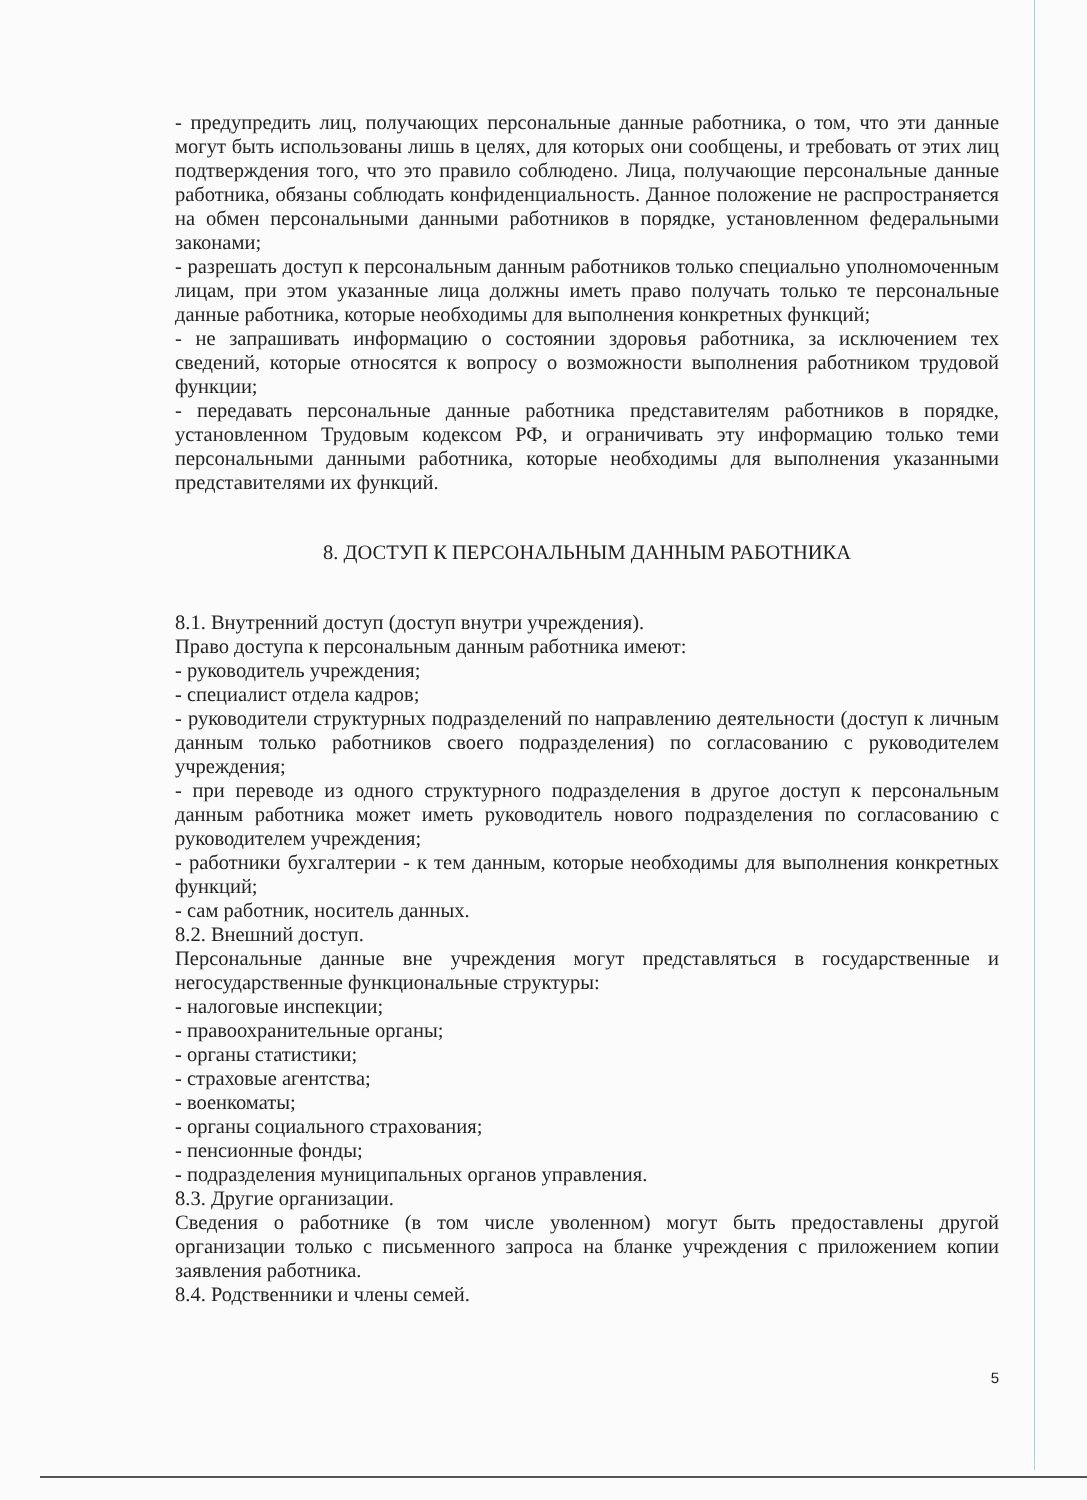- предупредить лиц, получающих персональные данные работника, о том, что эти данные могут быть использованы лишь в целях, для которых они сообщены, и требовать от этих лиц подтверждения того, что это правило соблюдено. Лица, получающие персональные данные работника, обязаны соблюдать конфиденциальность. Данное положение не распространяется на обмен персональными данными работников в порядке, установленном федеральными законами;
- разрешать доступ к персональным данным работников только специально уполномоченным лицам, при этом указанные лица должны иметь право получать только те персональные данные работника, которые необходимы для выполнения конкретных функций;
- не запрашивать информацию о состоянии здоровья работника, за исключением тех сведений, которые относятся к вопросу о возможности выполнения работником трудовой функции;
- передавать персональные данные работника представителям работников в порядке, установленном Трудовым кодексом РФ, и ограничивать эту информацию только теми персональными данными работника, которые необходимы для выполнения указанными представителями их функций.
8. ДОСТУП К ПЕРСОНАЛЬНЫМ ДАННЫМ РАБОТНИКА
8.1. Внутренний доступ (доступ внутри учреждения).
Право доступа к персональным данным работника имеют:
- руководитель учреждения;
- специалист отдела кадров;
- руководители структурных подразделений по направлению деятельности (доступ к личным данным только работников своего подразделения) по согласованию с руководителем учреждения;
- при переводе из одного структурного подразделения в другое доступ к персональным данным работника может иметь руководитель нового подразделения по согласованию с руководителем учреждения;
- работники бухгалтерии - к тем данным, которые необходимы для выполнения конкретных функций;
- сам работник, носитель данных.
8.2. Внешний доступ.
Персональные данные вне учреждения могут представляться в государственные и негосударственные функциональные структуры:
- налоговые инспекции;
- правоохранительные органы;
- органы статистики;
- страховые агентства;
- военкоматы;
- органы социального страхования;
- пенсионные фонды;
- подразделения муниципальных органов управления.
8.3. Другие организации.
Сведения о работнике (в том числе уволенном) могут быть предоставлены другой организации только с письменного запроса на бланке учреждения с приложением копии заявления работника.
8.4. Родственники и члены семей.
5